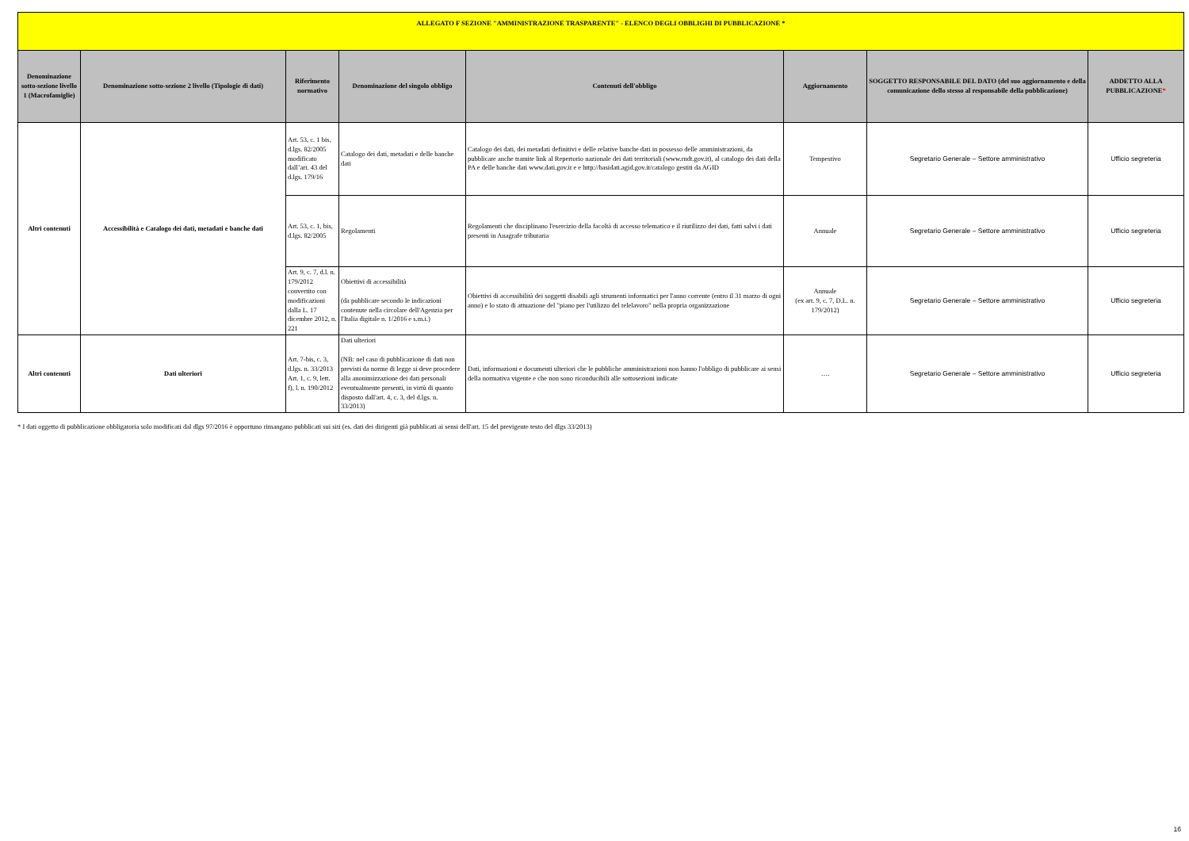| ALLEGATO F SEZIONE "AMMINISTRAZIONE TRASPARENTE" - ELENCO DEGLI OBBLIGHI DI PUBBLICAZIONE * | | | | | | | |
| Denominazione sotto-sezione livello 1 (Macrofamiglie) | Denominazione sotto-sezione 2 livello (Tipologie di dati) | Riferimento normativo | Denominazione del singolo obbligo | Contenuti dell'obbligo | Aggiornamento | SOGGETTO RESPONSABILE DEL DATO (del suo aggiornamento e della comunicazione dello stesso al responsabile della pubblicazione) | ADDETTO ALLA PUBBLICAZIONE * |
| Altri contenuti | Accessibilità e Catalogo dei dati, metadati e banche dati | Art. 53, c. 1 bis, d.lgs. 82/2005 modificato dall’art. 43 del d.lgs. 179/16 | Catalogo dei dati, metadati e delle banche dati | Catalogo dei dati, dei metadati definitivi e delle relative banche dati in possesso delle amministrazioni, da pubblicare anche tramite link al Repertorio nazionale dei dati territoriali (www.rndt.gov.it), al catalogo dei dati della PA e delle banche dati www.dati.gov.it e e http://basidati.agid.gov.it/catalogo gestiti da AGID | Tempestivo | Segretario Generale – Settore amministrativo | Ufficio segreteria |
| | | Art. 53, c. 1, bis, d.lgs. 82/2005 | Regolamenti | Regolamenti che disciplinano l'esercizio della facoltà di accesso telematico e il riutilizzo dei dati, fatti salvi i dati presenti in Anagrafe tributaria | Annuale | Segretario Generale – Settore amministrativo | Ufficio segreteria |
| | | Art. 9, c. 7, d.l. n. 179/2012 convertito con modificazioni dalla L. 17 dicembre 2012, n. 221 | Obiettivi di accessibilità (da pubblicare secondo le indicazioni contenute nella circolare dell'Agenzia per l'Italia digitale n. 1/2016 e s.m.i.) | Obiettivi di accessibilità dei soggetti disabili agli strumenti informatici per l'anno corrente (entro il 31 marzo di ogni anno) e lo stato di attuazione del "piano per l'utilizzo del telelavoro" nella propria organizzazione | Annuale (ex art. 9, c. 7, D.L. n. 179/2012) | Segretario Generale – Settore amministrativo | Ufficio segreteria |
| Altri contenuti | Dati ulteriori | Art. 7-bis, c. 3, d.lgs. n. 33/2013 Art. 1, c. 9, lett. f), l. n. 190/2012 | Dati ulteriori (NB: nel caso di pubblicazione di dati non previsti da norme di legge si deve procedere alla anonimizzazione dei dati personali eventualmente presenti, in virtù di quanto disposto dall'art. 4, c. 3, del d.lgs. n. 33/2013) | Dati, informazioni e documenti ulteriori che le pubbliche amministrazioni non hanno l'obbligo di pubblicare ai sensi della normativa vigente e che non sono riconducibili alle sottosezioni indicate | …. | Segretario Generale – Settore amministrativo | Ufficio segreteria |
* I dati oggetto di pubblicazione obbligatoria solo modificati dal dlgs 97/2016 è opportuno rimangano pubblicati sui siti (es. dati dei dirigenti già pubblicati ai sensi dell'art. 15 del previgente testo del dlgs 33/2013)
16